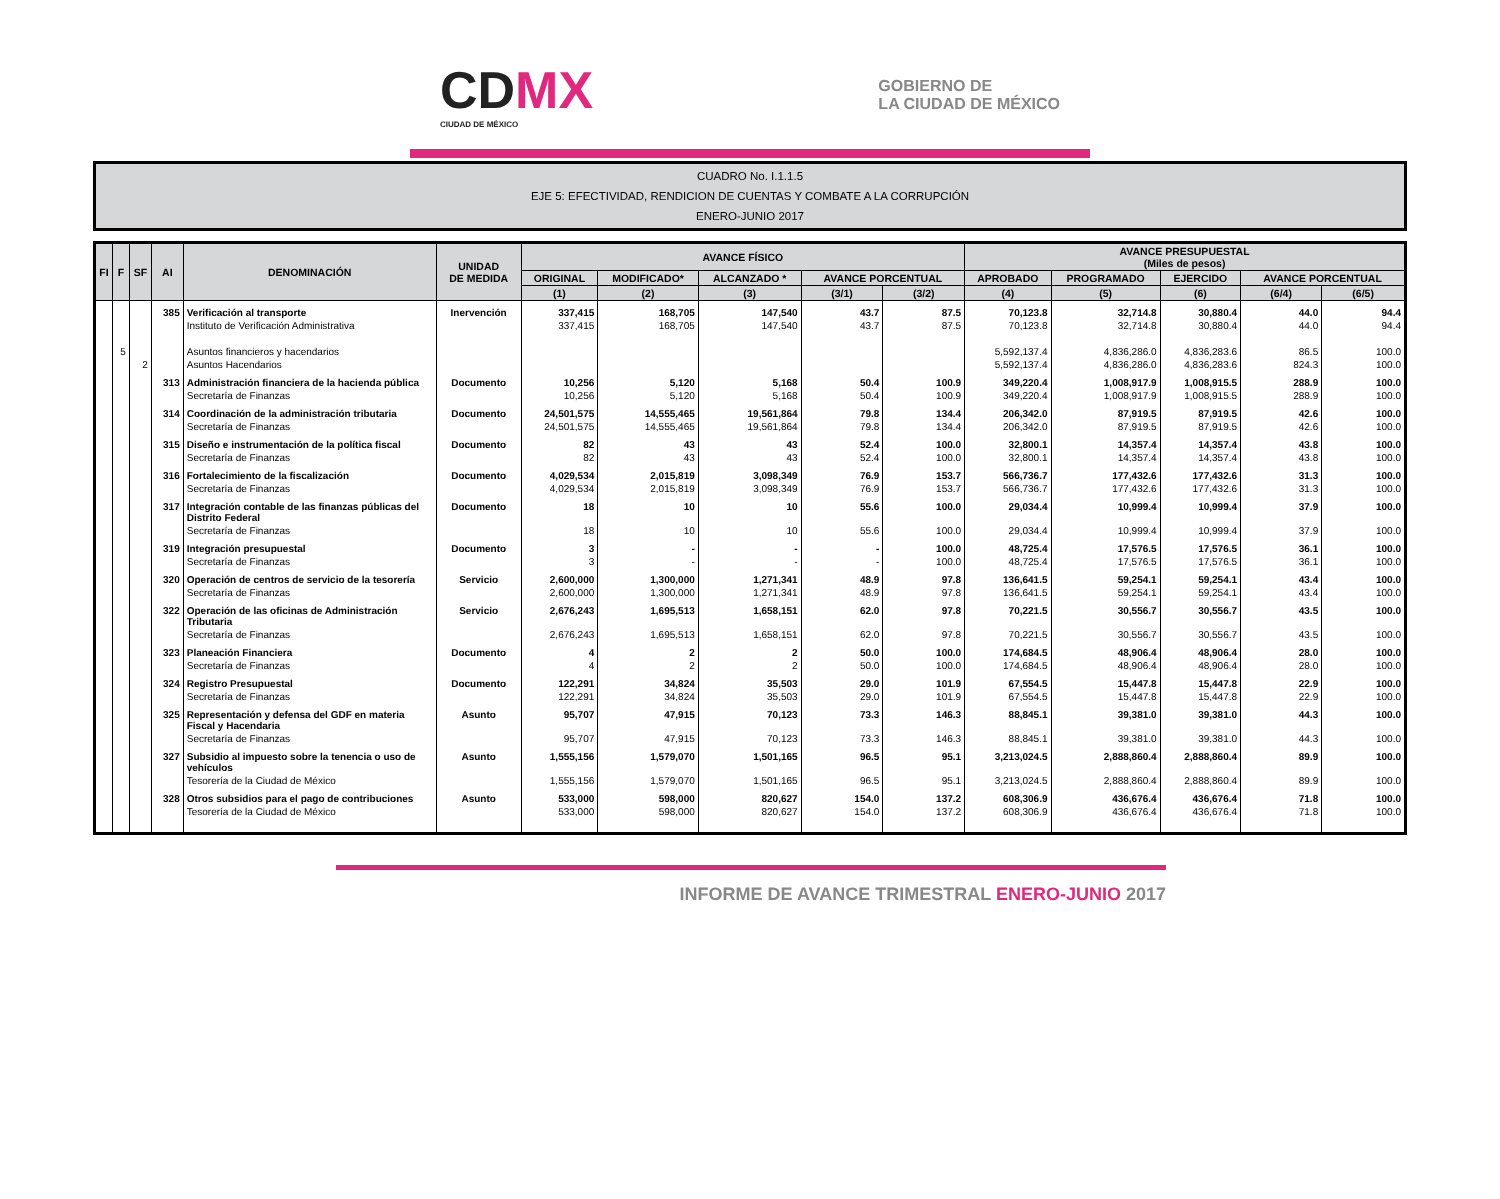CDMX
CIUDAD DE MÉXICO
GOBIERNO DE
LA CIUDAD DE MÉXICO
CUADRO No. I.1.1.5
EJE 5: EFECTIVIDAD, RENDICION DE CUENTAS Y COMBATE A LA CORRUPCIÓN
ENERO-JUNIO 2017
| FI | F | SF | AI | DENOMINACIÓN | UNIDAD DE MEDIDA | AVANCE FÍSICO | | | | | AVANCE PRESUPUESTAL (Miles de pesos) | | | | |
| --- | --- | --- | --- | --- | --- | --- | --- | --- | --- | --- | --- | --- | --- | --- | --- |
| | | | | | | ORIGINAL | MODIFICADO* | ALCANZADO * | AVANCE PORCENTUAL | | APROBADO | PROGRAMADO | EJERCIDO | AVANCE PORCENTUAL | |
| | | | | | | (1) | (2) | (3) | (3/1) | (3/2) | (4) | (5) | (6) | (6/4) | (6/5) |
| | | | 385 | Verificación al transporte | Inervención | 337,415 | 168,705 | 147,540 | 43.7 | 87.5 | 70,123.8 | 32,714.8 | 30,880.4 | 44.0 | 94.4 |
| | | | | Instituto de Verificación Administrativa | | 337,415 | 168,705 | 147,540 | 43.7 | 87.5 | 70,123.8 | 32,714.8 | 30,880.4 | 44.0 | 94.4 |
| | 5 | | | Asuntos financieros y hacendarios | | | | | | | 5,592,137.4 | 4,836,286.0 | 4,836,283.6 | 86.5 | 100.0 |
| | | 2 | | Asuntos Hacendarios | | | | | | | 5,592,137.4 | 4,836,286.0 | 4,836,283.6 | 824.3 | 100.0 |
| | | | 313 | Administración financiera de la hacienda pública | Documento | 10,256 | 5,120 | 5,168 | 50.4 | 100.9 | 349,220.4 | 1,008,917.9 | 1,008,915.5 | 288.9 | 100.0 |
| | | | | Secretaría de Finanzas | | 10,256 | 5,120 | 5,168 | 50.4 | 100.9 | 349,220.4 | 1,008,917.9 | 1,008,915.5 | 288.9 | 100.0 |
| | | | 314 | Coordinación de la administración tributaria | Documento | 24,501,575 | 14,555,465 | 19,561,864 | 79.8 | 134.4 | 206,342.0 | 87,919.5 | 87,919.5 | 42.6 | 100.0 |
| | | | | Secretaría de Finanzas | | 24,501,575 | 14,555,465 | 19,561,864 | 79.8 | 134.4 | 206,342.0 | 87,919.5 | 87,919.5 | 42.6 | 100.0 |
| | | | 315 | Diseño e instrumentación de la política fiscal | Documento | 82 | 43 | 43 | 52.4 | 100.0 | 32,800.1 | 14,357.4 | 14,357.4 | 43.8 | 100.0 |
| | | | | Secretaría de Finanzas | | 82 | 43 | 43 | 52.4 | 100.0 | 32,800.1 | 14,357.4 | 14,357.4 | 43.8 | 100.0 |
| | | | 316 | Fortalecimiento de la fiscalización | Documento | 4,029,534 | 2,015,819 | 3,098,349 | 76.9 | 153.7 | 566,736.7 | 177,432.6 | 177,432.6 | 31.3 | 100.0 |
| | | | | Secretaría de Finanzas | | 4,029,534 | 2,015,819 | 3,098,349 | 76.9 | 153.7 | 566,736.7 | 177,432.6 | 177,432.6 | 31.3 | 100.0 |
| | | | 317 | Integración contable de las finanzas públicas del Distrito Federal | Documento | 18 | 10 | 10 | 55.6 | 100.0 | 29,034.4 | 10,999.4 | 10,999.4 | 37.9 | 100.0 |
| | | | | Secretaría de Finanzas | | 18 | 10 | 10 | 55.6 | 100.0 | 29,034.4 | 10,999.4 | 10,999.4 | 37.9 | 100.0 |
| | | | 319 | Integración presupuestal | Documento | 3 | - | - | - | 100.0 | 48,725.4 | 17,576.5 | 17,576.5 | 36.1 | 100.0 |
| | | | | Secretaría de Finanzas | | 3 | - | - | - | 100.0 | 48,725.4 | 17,576.5 | 17,576.5 | 36.1 | 100.0 |
| | | | 320 | Operación de centros de servicio de la tesorería | Servicio | 2,600,000 | 1,300,000 | 1,271,341 | 48.9 | 97.8 | 136,641.5 | 59,254.1 | 59,254.1 | 43.4 | 100.0 |
| | | | | Secretaría de Finanzas | | 2,600,000 | 1,300,000 | 1,271,341 | 48.9 | 97.8 | 136,641.5 | 59,254.1 | 59,254.1 | 43.4 | 100.0 |
| | | | 322 | Operación de las oficinas de Administración Tributaria | Servicio | 2,676,243 | 1,695,513 | 1,658,151 | 62.0 | 97.8 | 70,221.5 | 30,556.7 | 30,556.7 | 43.5 | 100.0 |
| | | | | Secretaría de Finanzas | | 2,676,243 | 1,695,513 | 1,658,151 | 62.0 | 97.8 | 70,221.5 | 30,556.7 | 30,556.7 | 43.5 | 100.0 |
| | | | 323 | Planeación Financiera | Documento | 4 | 2 | 2 | 50.0 | 100.0 | 174,684.5 | 48,906.4 | 48,906.4 | 28.0 | 100.0 |
| | | | | Secretaría de Finanzas | | 4 | 2 | 2 | 50.0 | 100.0 | 174,684.5 | 48,906.4 | 48,906.4 | 28.0 | 100.0 |
| | | | 324 | Registro Presupuestal | Documento | 122,291 | 34,824 | 35,503 | 29.0 | 101.9 | 67,554.5 | 15,447.8 | 15,447.8 | 22.9 | 100.0 |
| | | | | Secretaría de Finanzas | | 122,291 | 34,824 | 35,503 | 29.0 | 101.9 | 67,554.5 | 15,447.8 | 15,447.8 | 22.9 | 100.0 |
| | | | 325 | Representación y defensa del GDF en materia Fiscal y Hacendaria | Asunto | 95,707 | 47,915 | 70,123 | 73.3 | 146.3 | 88,845.1 | 39,381.0 | 39,381.0 | 44.3 | 100.0 |
| | | | | Secretaría de Finanzas | | 95,707 | 47,915 | 70,123 | 73.3 | 146.3 | 88,845.1 | 39,381.0 | 39,381.0 | 44.3 | 100.0 |
| | | | 327 | Subsidio al impuesto sobre la tenencia o uso de vehículos | Asunto | 1,555,156 | 1,579,070 | 1,501,165 | 96.5 | 95.1 | 3,213,024.5 | 2,888,860.4 | 2,888,860.4 | 89.9 | 100.0 |
| | | | | Tesorería de la Ciudad de México | | 1,555,156 | 1,579,070 | 1,501,165 | 96.5 | 95.1 | 3,213,024.5 | 2,888,860.4 | 2,888,860.4 | 89.9 | 100.0 |
| | | | 328 | Otros subsidios para el pago de contribuciones | Asunto | 533,000 | 598,000 | 820,627 | 154.0 | 137.2 | 608,306.9 | 436,676.4 | 436,676.4 | 71.8 | 100.0 |
| | | | | Tesorería de la Ciudad de México | | 533,000 | 598,000 | 820,627 | 154.0 | 137.2 | 608,306.9 | 436,676.4 | 436,676.4 | 71.8 | 100.0 |
INFORME DE AVANCE TRIMESTRAL ENERO-JUNIO 2017